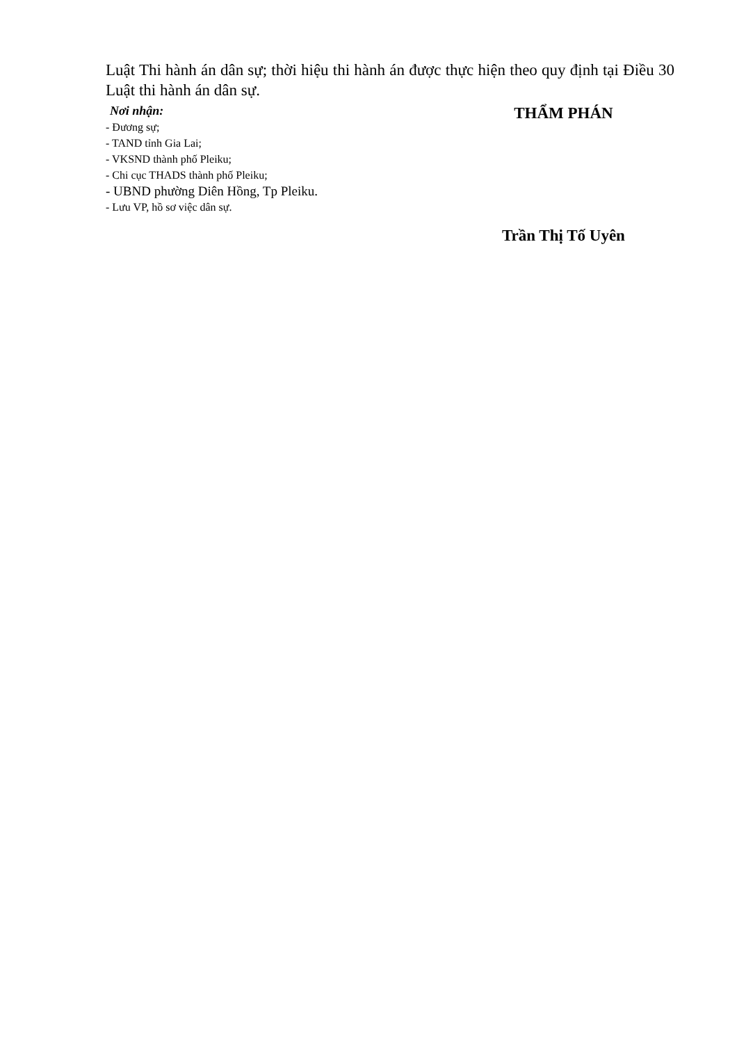Luật Thi hành án dân sự; thời hiệu thi hành án được thực hiện theo quy định tại Điều 30 Luật thi hành án dân sự.
Nơi nhận:
- Đương sự;
- TAND tỉnh Gia Lai;
- VKSND thành phố Pleiku;
- Chi cục THADS thành phố Pleiku;
- UBND phường Diên Hồng, Tp Pleiku.
- Lưu VP, hồ sơ việc dân sự.
THẨM PHÁN
Trần Thị Tố Uyên